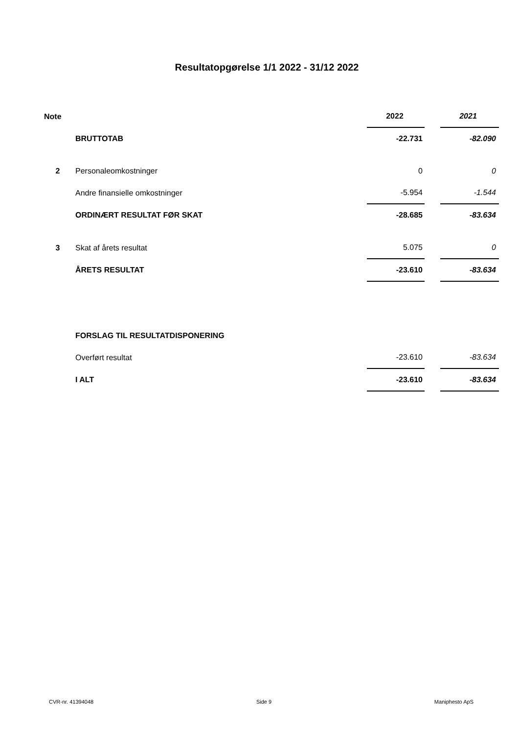Resultatopgørelse 1/1 2022 - 31/12 2022
| Note | | 2022 | | 2021 |
| --- | --- | --- | --- | --- |
| | BRUTTOTAB | -22.731 | | -82.090 |
| 2 | Personaleomkostninger | 0 | | 0 |
| | Andre finansielle omkostninger | -5.954 | | -1.544 |
| | ORDINÆRT RESULTAT FØR SKAT | -28.685 | | -83.634 |
| 3 | Skat af årets resultat | 5.075 | | 0 |
| | ÅRETS RESULTAT | -23.610 | | -83.634 |
| | FORSLAG TIL RESULTATDISPONERING | | | |
| | Overført resultat | -23.610 | | -83.634 |
| | I ALT | -23.610 | | -83.634 |
CVR-nr. 41394048 Side 9 Maniphesto ApS